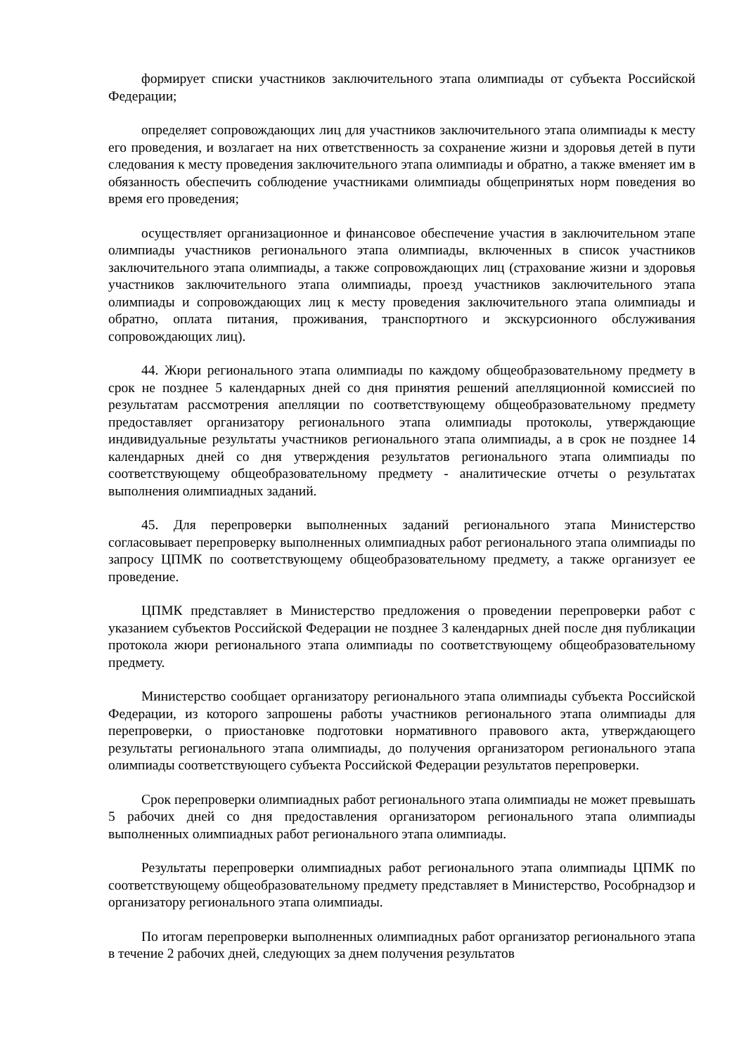формирует списки участников заключительного этапа олимпиады от субъекта Российской Федерации;
определяет сопровождающих лиц для участников заключительного этапа олимпиады к месту его проведения, и возлагает на них ответственность за сохранение жизни и здоровья детей в пути следования к месту проведения заключительного этапа олимпиады и обратно, а также вменяет им в обязанность обеспечить соблюдение участниками олимпиады общепринятых норм поведения во время его проведения;
осуществляет организационное и финансовое обеспечение участия в заключительном этапе олимпиады участников регионального этапа олимпиады, включенных в список участников заключительного этапа олимпиады, а также сопровождающих лиц (страхование жизни и здоровья участников заключительного этапа олимпиады, проезд участников заключительного этапа олимпиады и сопровождающих лиц к месту проведения заключительного этапа олимпиады и обратно, оплата питания, проживания, транспортного и экскурсионного обслуживания сопровождающих лиц).
44. Жюри регионального этапа олимпиады по каждому общеобразовательному предмету в срок не позднее 5 календарных дней со дня принятия решений апелляционной комиссией по результатам рассмотрения апелляции по соответствующему общеобразовательному предмету предоставляет организатору регионального этапа олимпиады протоколы, утверждающие индивидуальные результаты участников регионального этапа олимпиады, а в срок не позднее 14 календарных дней со дня утверждения результатов регионального этапа олимпиады по соответствующему общеобразовательному предмету - аналитические отчеты о результатах выполнения олимпиадных заданий.
45. Для перепроверки выполненных заданий регионального этапа Министерство согласовывает перепроверку выполненных олимпиадных работ регионального этапа олимпиады по запросу ЦПМК по соответствующему общеобразовательному предмету, а также организует ее проведение.
ЦПМК представляет в Министерство предложения о проведении перепроверки работ с указанием субъектов Российской Федерации не позднее 3 календарных дней после дня публикации протокола жюри регионального этапа олимпиады по соответствующему общеобразовательному предмету.
Министерство сообщает организатору регионального этапа олимпиады субъекта Российской Федерации, из которого запрошены работы участников регионального этапа олимпиады для перепроверки, о приостановке подготовки нормативного правового акта, утверждающего результаты регионального этапа олимпиады, до получения организатором регионального этапа олимпиады соответствующего субъекта Российской Федерации результатов перепроверки.
Срок перепроверки олимпиадных работ регионального этапа олимпиады не может превышать 5 рабочих дней со дня предоставления организатором регионального этапа олимпиады выполненных олимпиадных работ регионального этапа олимпиады.
Результаты перепроверки олимпиадных работ регионального этапа олимпиады ЦПМК по соответствующему общеобразовательному предмету представляет в Министерство, Рособрнадзор и организатору регионального этапа олимпиады.
По итогам перепроверки выполненных олимпиадных работ организатор регионального этапа в течение 2 рабочих дней, следующих за днем получения результатов